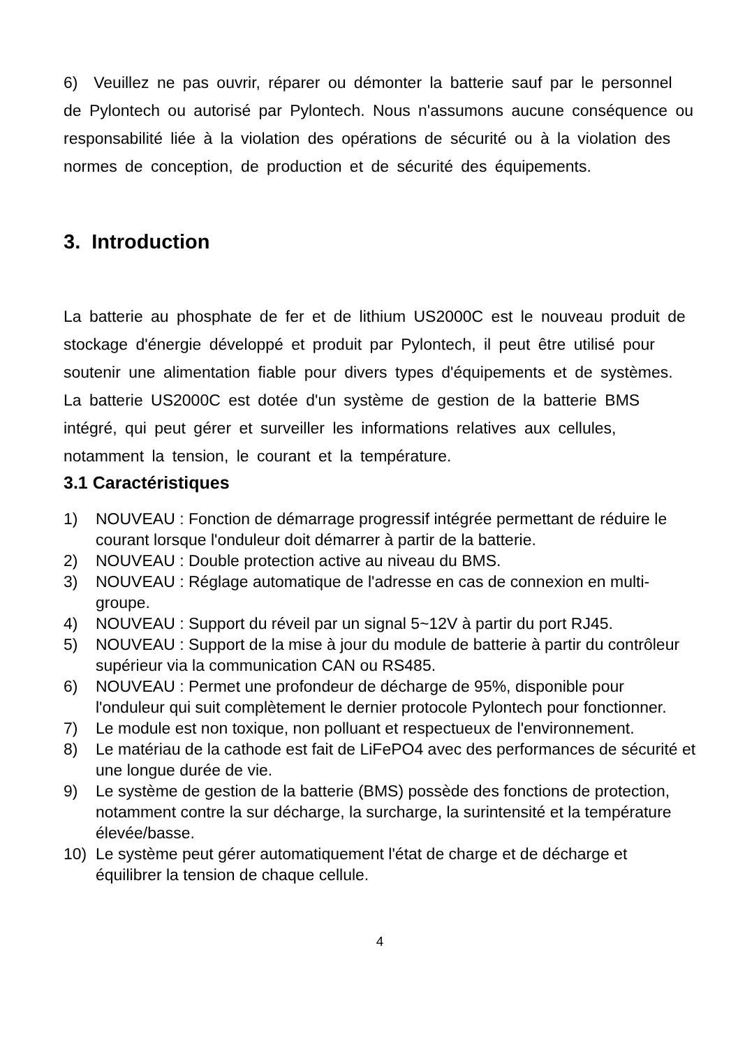6) Veuillez ne pas ouvrir, réparer ou démonter la batterie sauf par le personnel de Pylontech ou autorisé par Pylontech. Nous n'assumons aucune conséquence ou responsabilité liée à la violation des opérations de sécurité ou à la violation des normes de conception, de production et de sécurité des équipements.
3. Introduction
La batterie au phosphate de fer et de lithium US2000C est le nouveau produit de stockage d'énergie développé et produit par Pylontech, il peut être utilisé pour soutenir une alimentation fiable pour divers types d'équipements et de systèmes.
La batterie US2000C est dotée d'un système de gestion de la batterie BMS intégré, qui peut gérer et surveiller les informations relatives aux cellules, notamment la tension, le courant et la température.
3.1 Caractéristiques
1) NOUVEAU : Fonction de démarrage progressif intégrée permettant de réduire le courant lorsque l'onduleur doit démarrer à partir de la batterie.
2) NOUVEAU : Double protection active au niveau du BMS.
3) NOUVEAU : Réglage automatique de l'adresse en cas de connexion en multi-groupe.
4) NOUVEAU : Support du réveil par un signal 5~12V à partir du port RJ45.
5) NOUVEAU : Support de la mise à jour du module de batterie à partir du contrôleur supérieur via la communication CAN ou RS485.
6) NOUVEAU : Permet une profondeur de décharge de 95%, disponible pour l'onduleur qui suit complètement le dernier protocole Pylontech pour fonctionner.
7) Le module est non toxique, non polluant et respectueux de l'environnement.
8) Le matériau de la cathode est fait de LiFePO4 avec des performances de sécurité et une longue durée de vie.
9) Le système de gestion de la batterie (BMS) possède des fonctions de protection, notamment contre la sur décharge, la surcharge, la surintensité et la température élevée/basse.
10) Le système peut gérer automatiquement l'état de charge et de décharge et équilibrer la tension de chaque cellule.
4